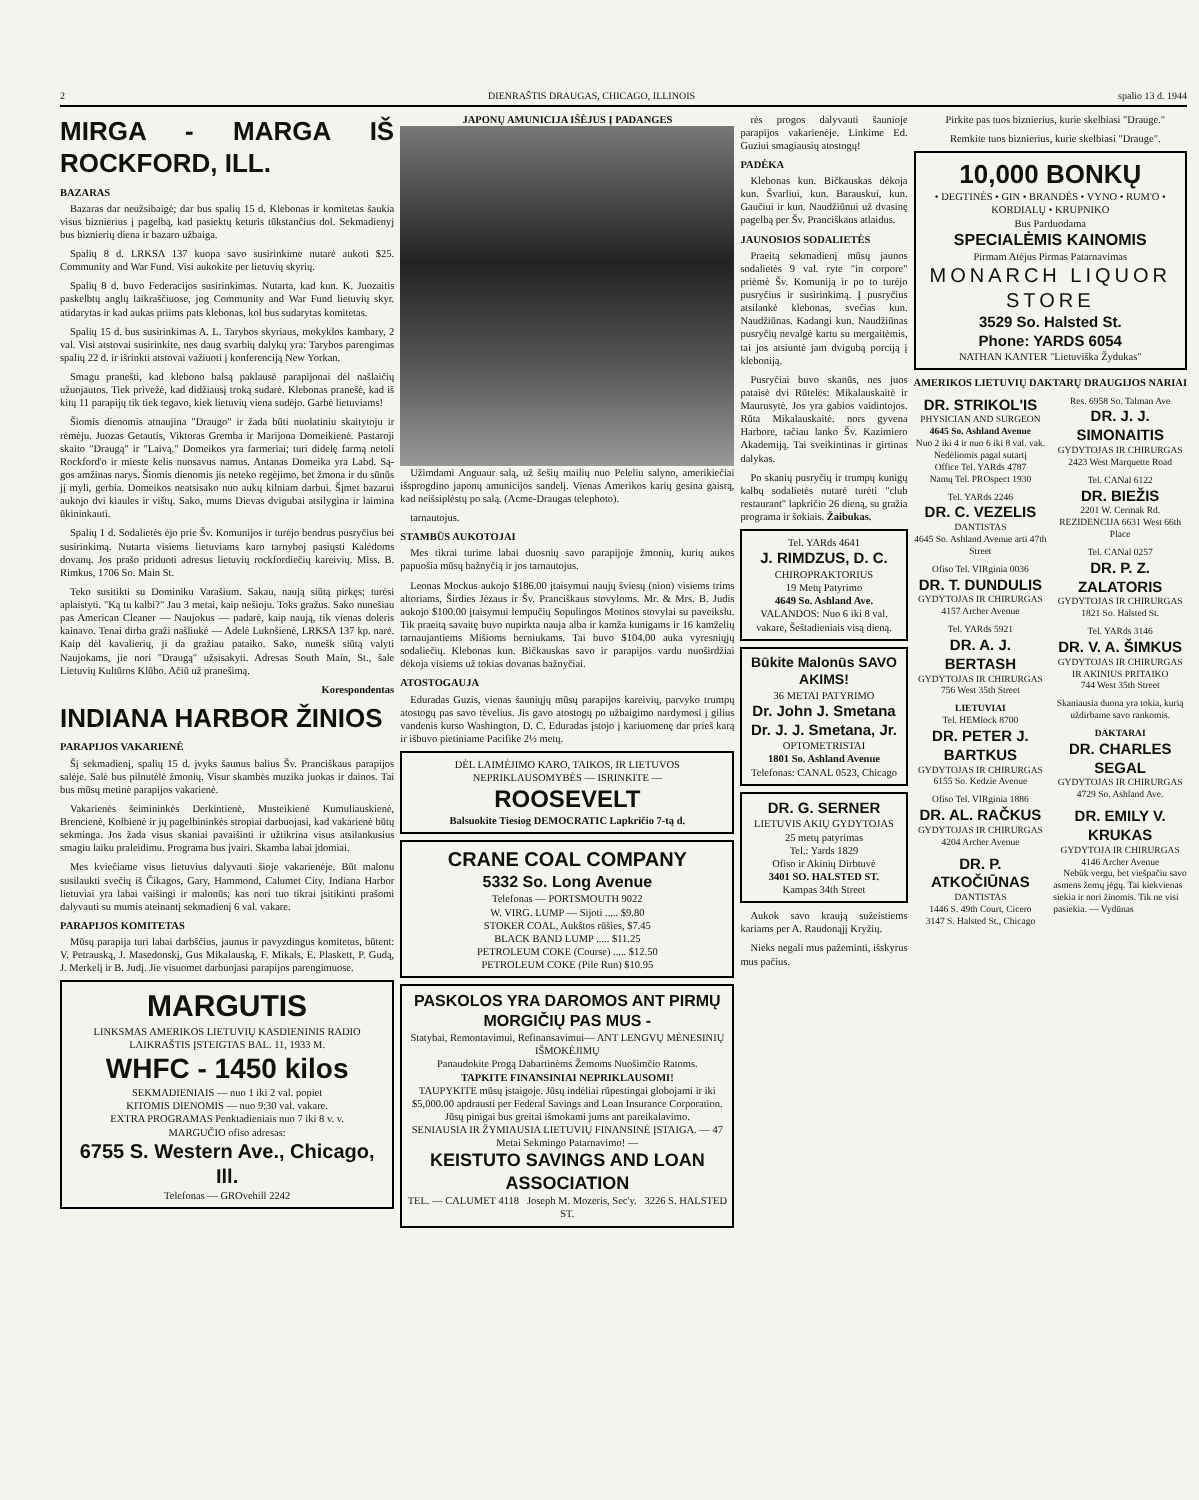2 DIENRAŠTIS DRAUGAS, CHICAGO, ILLINOIS spalio 13 d. 1944
MIRGA - MARGA IŠ ROCKFORD, ILL.
BAZARAS
Bazaras dar neužsibaigė; dar bus spalių 15 d. Klebonas ir komitetas šaukia visus biznierius į pagelbą, kad pasiektų keturis tūkstančius dol. Sekmadienyj bus biznierių diena ir bazaro užbaiga.
Spalių 8 d. LRKSA 137 kuopa savo susirinkime nutarė aukoti $25. Community and War Fund. Visi aukokite per lietuvių skyrių.
Spalių 8 d. buvo Federacijos susirinkimas. Nutarta, kad kun. K. Juozaitis paskelbtų anglų laikraščiuose, jog Community and War Fund lietuvių skyr. atidarytas ir kad aukas priims pats klebonas, kol bus sudarytas komitetas.
Spalių 15 d. bus susirinkimas A. L. Tarybos skyriaus, mokyklos kambary, 2 val. Visi atstovai susirinkite, nes daug svarbių dalykų yra: Tarybos parengimas spalių 22 d. ir išrinkti atstovai važiuoti į konferenciją New Yorkan.
Smagu pranešti, kad klebono balsą paklausė parapijonai dėl našlaičių užuojautos. Tiek privežė, kad didžiausį troką sudarė. Klebonas pranešė, kad iš kitų 11 parapijų tik tiek tegavo, kiek lietuvių viena sudėjo. Garbė lietuviams!
Šiomis dienomis atnaujina "Draugo" ir žada būti nuolatiniu skaitytoju ir rėmėju. Juozas Getautis, Viktoras Gremba ir Marijona Domeikienė. Pastaroji skaito "Draugą" ir "Laivą." Domeikos yra farmeriai; turi didelę farmą netoli Rockford'o ir mieste kelis nuosavus namus. Antanas Domeika yra Labd. Są-gos amžinas narys. Šiomis dienomis jis neteko regėjimo, bet žmona ir du sūnūs jį myli, gerbia. Domeikos neatsisako nuo aukų kilniam darbui. Šįmet bazarui aukojo dvi kiaules ir vištų. Sako, mums Dievas dvigubai atsilygina ir laimina ūkininkauti.
Spalių 1 d. Sodalietės ėjo prie Šv. Komunijos ir turėjo bendrus pusryčius bei susirinkimą. Nutarta visiems lietuviams karo tarnyboj pasiųsti Kalėdoms dovanų. Jos prašo priduoti adresus lietuvių rockfordiečių kareivių. Miss. B. Rimkus, 1706 So. Main St.
Teko susitikti su Dominiku Varašium. Sakau, naują siūtą pirkęs; turėsi aplaistyti. "Ką tu kalbi?" Jau 3 metai, kaip nešioju. Toks gražus. Sako nunešiau pas American Cleaner — Naujokus — padarė, kaip naują, tik vienas doleris kainavo. Tenai dirba graži našliukė — Adelė Lukošienė, LRKSA 137 kp. narė. Kaip dėl kavalierių, ji da gražiau pataiko. Sako, nunešk siūtą valyti Naujokams, jie nori "Draugą" užsisakyti. Adresas South Main, St., šale Lietuvių Kultūros Klūbo. Ačiū už pranešimą.
Korespondentas
INDIANA HARBOR ŽINIOS
PARAPIJOS VAKARIENĖ
Šį sekmadienį, spalių 15 d. įvyks šaunus balius Šv. Pranciškaus parapijos salėje. Salė bus pilnutėlė žmonių. Visur skambės muzika juokas ir dainos. Tai bus mūsų metinė parapijos vakarienė.
Vakarienės šeimininkės Derkintienė, Musteikienė Kumuliauskienė, Brencienė, Kolbienė ir jų pagelbininkės stropiai darbuojasi, kad vakarienė būtų sekminga. Jos žada visus skaniai pavaišinti ir užtikrina visus atsilankusius smagiu laiku praleidimu. Programa bus įvairi. Skamba labai įdomiai.
Mes kviečiame visus lietuvius dalyvauti šioje vakarienėje. Būt malonu susilaukti svečių iš Čikagos, Gary, Hammond, Calumet City. Indiana Harbor lietuviai yra labai vaišingi ir malonūs; kas nori tuo tikrai įsitikinti prašomi dalyvauti su mumis ateinantį sekmadienį 6 val. vakare.
PARAPIJOS KOMITETAS
Mūsų parapija turi labai darbščius, jaunus ir pavyzdingus komitetus, būtent: V. Petrauską, J. Masedonskį, Gus Mikalauską, F. Mikals, E. Plaskett, P. Gudą, J. Merkelį ir B. Judį. Jie visuomet darbuojasi parapijos parengimuose.
MARGUTIS
LINKSMAS AMERIKOS LIETUVIŲ KASDIENINIS RADIO LAIKRAŠTIS ĮSTEIGTAS BAL. 11, 1933 M.
WHFC - 1450 kilos
SEKMADIENIAIS — nuo 1 iki 2 val. popiet
KITOMIS DIENOMIS — nuo 9:30 val. vakare.
EXTRA PROGRAMAS Penktadieniais nuo 7 iki 8 v. v.
MARGUČIO ofiso adresas:
6755 S. Western Ave., Chicago, Ill.
Telefonas — GROvehill 2242
JAPONŲ AMUNICIJA IŠĖJUS Į PADANGES
Užimdami Anguaur salą, už šešių mailių nuo Peleliu salyno, amerikiečiai išsprogdino japonų amunicijos sandelį. Vienas Amerikos karių gesina gaisrą, kad neišsiplėstų po salą. (Acme-Draugas telephoto).
tarnautojus.
STAMBŪS AUKOTOJAI
Mes tikrai turime labai duosnių savo parapijoje žmonių, kurių aukos papuošia mūsų bažnyčią ir jos tarnautojus.
Leonas Mockus aukojo $186.00 įtaisymui naujų šviesų (nion) visiems trims altoriams, Širdies Jėzaus ir Šv. Pranciškaus stovyloms. Mr. & Mrs. B. Judis aukojo $100.00 įtaisymui lempučių Sopulingos Motinos stovylai su paveikslu. Tik praeitą savaitę buvo nupirkta nauja alba ir kamža kunigams ir 16 kamželių tarnaujantiems Mišioms berniukams. Tai buvo $104.00 auka vyresniųjų sodaliečių. Klebonas kun. Bičkauskas savo ir parapijos vardu nuoširdžiai dėkoja visiems už tokias dovanas bažnyčiai.
ATOSTOGAUJA
Eduradas Guzis, vienas šauniųjų mūsų parapijos kareivių, parvyko trumpų atostogų pas savo tėvelius. Jis gavo atostogų po užbaigimo nardymosi į gilius vandenis kurso Washington, D. C. Eduradas įstojo į kariuomenę dar prieš karą ir išbuvo pietiniame Pacifike 2½ metų.
DĖL LAIMĖJIMO KARO, TAIKOS, IR LIETUVOS NEPRIKLAUSOMYBĖS — ISRINKITE —
ROOSEVELT
Balsuokite Tiesiog DEMOCRATIC Lapkričio 7-tą d.
CRANE COAL COMPANY
5332 So. Long Avenue
Telefonas — PORTSMOUTH 9022
W. VIRG. LUMP — Sijoti ..... $9.80
STOKER COAL, Aukštos rūšies, $7.45
BLACK BAND LUMP ..... $11.25
PETROLEUM COKE (Course) ..... $12.50
PETROLEUM COKE (Pile Run) $10.95
PASKOLOS YRA DAROMOS ANT PIRMŲ MORGIČIŲ PAS MUS -
Statybai, Remontavimui, Refinansavimui— ANT LENGVŲ MĖNESINIŲ IŠMOKĖJIMŲ
Panaudokite Progą Dabartinėms Žemoms Nuošimčio Ratoms.
TAPKITE FINANSINIAI NEPRIKLAUSOMI!
TAUPYKITE mūsų įstaigoje. Jūsų indėliai rūpestingai globojami ir iki $5,000.00 apdrausti per Federal Savings and Loan Insurance Corporation. Jūsų pinigai bus greitai išmokami jums ant pareikalavimo.
SENIAUSIA IR ŽYMIAUSIA LIETUVIŲ FINANSINĖ ĮSTAIGA. — 47 Metai Sekmingo Patarnavimo! —
KEISTUTO SAVINGS AND LOAN ASSOCIATION
TEL. — CALUMET 4118 Joseph M. Mozeris, Sec'y. 3226 S. HALSTED ST.
rės progos dalyvauti šaunioje parapijos vakarienėje. Linkime Ed. Guziui smagiausių atostogų!
PADĖKA
Klebonas kun. Bičkauskas dėkoja kun. Švarliui, kun. Barauskui, kun. Gaučiui ir kun. Naudžiūnui už dvasinę pagelbą per Šv. Pranciškaus atlaidus.
JAUNOSIOS SODALIETĖS
Praeitą sekmadienį mūsų jaunos sodalietės 9 val. ryte "in corpore" priėmė Šv. Komuniją ir po to turėjo pusryčius ir susirinkimą. Į pusryčius atsilankė klebonas, svečias kun. Naudžiūnas. Kadangi kun. Naudžiūnas pusryčių nevalgė kartu su mergaitėmis, tai jos atsiuntė jam dvigubą porciją į kleboniją.
Pusryčiai buvo skanūs, nes juos pataisė dvi Rūtelės: Mikalauskaitė ir Maurusytė. Jos yra gabios vaidintojos. Rūta Mikalauskaitė. nors gyvena Harbore, tačiau lanko Šv. Kazimiero Akademiją. Tai sveikintinas ir girtinas dalykas.
Po skanių pusryčių ir trumpų kunigų kalbų sodalietės nutarė turėti "club restaurant" lapkričio 26 dieną, su gražia programa ir šokiais. Žaibukas.
Tel. YARds 4641
J. RIMDZUS, D. C.
CHIROPRAKTORIUS
19 Metų Patyrimo
4649 So. Ashland Ave.
VALANDOS: Nuo 6 iki 8 val. vakare, Šeštadieniais visą dieną.
Būkite Malonūs SAVO AKIMS!
36 METAI PATYRIMO
Dr. John J. Smetana
Dr. J. J. Smetana, Jr.
OPTOMETRISTAI
1801 So. Ashland Avenue
Telefonas: CANAL 0523, Chicago
DR. G. SERNER
LIETUVIS AKIŲ GYDYTOJAS
25 metų patyrimas
Tel.: Yards 1829
Ofiso ir Akinių Dirbtuvė
3401 SO. HALSTED ST.
Kampas 34th Street
Aukok savo kraują sužeistiems kariams per A. Raudonąjį Kryžių.
Nieks negali mus pažeminti, išskyrus mus pačius.
Pirkite pas tuos biznierius, kurie skelbiasi "Drauge."
Remkite tuos biznierius, kurie skelbiasi "Drauge".
10,000 BONKŲ
• DEGTINĖS • GIN • BRANDĖS • VYNO • RUM'O • KORDIALŲ • KRUPNIKO
Bus Parduodama
SPECIALĖMIS KAINOMIS
Pirmam Atėjus Pirmas Patarnavimas
MONARCH LIQUOR STORE
3529 So. Halsted St.
Phone: YARDS 6054
NATHAN KANTER "Lietuviška Žydukas"
AMERIKOS LIETUVIŲ DAKTARŲ DRAUGIJOS NARIAI
DR. STRIKOL'IS
PHYSICIAN AND SURGEON
4645 So. Ashland Avenue
Nuo 2 iki 4 ir nuo 6 iki 8 val. vak. Nedėliomis pagal sutartį
Office Tel. YARds 4787
Namų Tel. PROspect 1930
Tel. YARds 2246
DR. C. VEZELIS
DANTISTAS
4645 So. Ashland Avenue arti 47th Street
Ofiso Tel. VIRginia 0036
DR. T. DUNDULIS
GYDYTOJAS IR CHIRURGAS
4157 Archer Avenue
Tel. YARds 5921
DR. A. J. BERTASH
GYDYTOJAS IR CHIRURGAS
756 West 35th Street
LIETUVIAI
Tel. HEMlock 8700
DR. PETER J. BARTKUS
GYDYTOJAS IR CHIRURGAS
6155 So. Kedzie Avenue
Ofiso Tel. VIRginia 1886
DR. AL. RAČKUS
GYDYTOJAS IR CHIRURGAS
4204 Archer Avenue
DR. P. ATKOČIŪNAS
DANTISTAS
1446 S. 49th Court, Cicero
3147 S. Halsted St., Chicago
Res. 6958 So. Talman Ave
DR. J. J. SIMONAITIS
GYDYTOJAS IR CHIRURGAS
2423 West Marquette Road
Tel. CANal 6122
DR. BIEŽIS
2201 W. Cermak Rd.
REZIDENCIJA 6631 West 66th Place
Tel. CANal 0257
DR. P. Z. ZALATORIS
GYDYTOJAS IR CHIRURGAS
1821 So. Halsted St.
Tel. YARds 3146
DR. V. A. ŠIMKUS
GYDYTOJAS IR CHIRURGAS IR AKINIUS PRITAIKO
744 West 35th Street
Skaniausia duona yra tokia, kurią uždirbame savo rankomis.
DAKTARAI
DR. CHARLES SEGAL
GYDYTOJAS IR CHIRURGAS
4729 So. Ashland Ave.
DR. EMILY V. KRUKAS
GYDYTOJA IR CHIRURGAS
4146 Archer Avenue
Nebūk vergu, bet viešpačiu savo asmens žemų jėgų. Tai kiekvienas siekia ir nori žinomis. Tik ne visi pasiekia. — Vydūnas